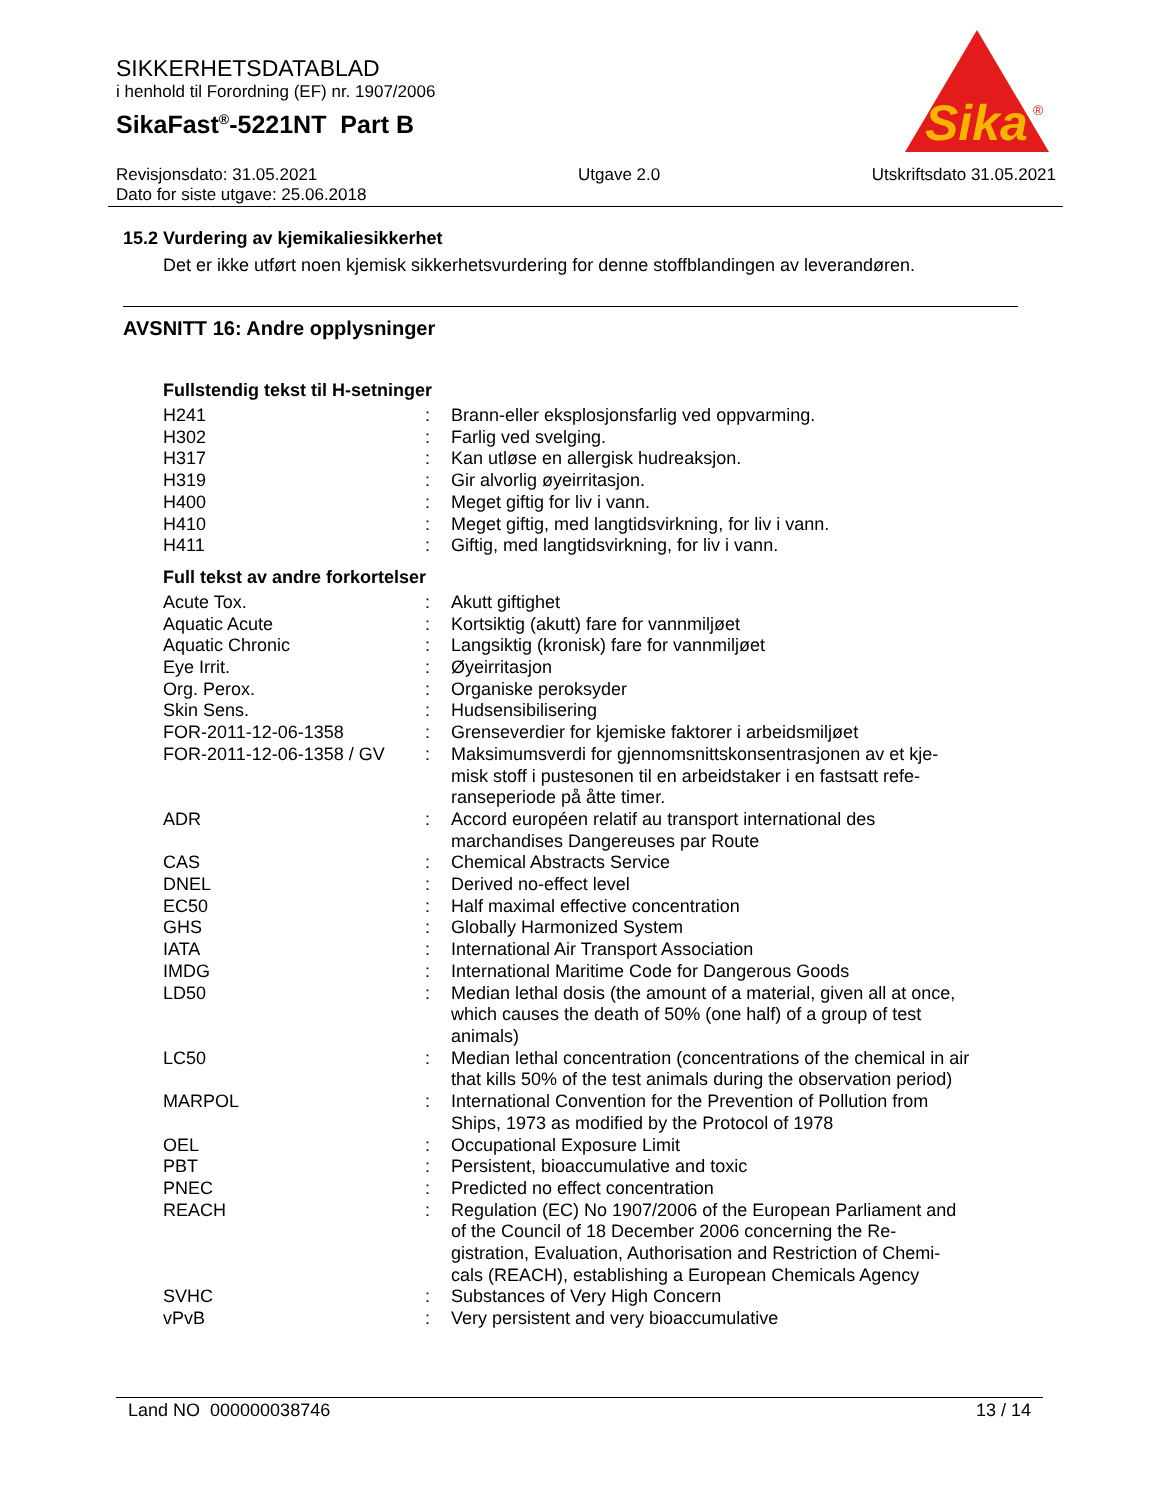SIKKERHETSDATABLAD
i henhold til Forordning (EF) nr. 1907/2006
SikaFast<sup>®</sup>-5221NT Part B
Sika
®
Revisjonsdato: 31.05.2021
Dato for siste utgave: 25.06.2018
Utgave 2.0 Utskriftsdato 31.05.2021
15.2 Vurdering av kjemikaliesikkerhet
Det er ikke utført noen kjemisk sikkerhetsvurdering for denne stoffblandingen av leverandøren.
AVSNITT 16: Andre opplysninger
Fullstendig tekst til H-setninger
| H241 | : | Brann-eller eksplosjonsfarlig ved oppvarming. |
| H302 | : | Farlig ved svelging. |
| H317 | : | Kan utløse en allergisk hudreaksjon. |
| H319 | : | Gir alvorlig øyeirritasjon. |
| H400 | : | Meget giftig for liv i vann. |
| H410 | : | Meget giftig, med langtidsvirkning, for liv i vann. |
| H411 | : | Giftig, med langtidsvirkning, for liv i vann. |
Full tekst av andre forkortelser
| Acute Tox. | : | Akutt giftighet |
| Aquatic Acute | : | Kortsiktig (akutt) fare for vannmiljøet |
| Aquatic Chronic | : | Langsiktig (kronisk) fare for vannmiljøet |
| Eye Irrit. | : | Øyeirritasjon |
| Org. Perox. | : | Organiske peroksyder |
| Skin Sens. | : | Hudsensibilisering |
| FOR-2011-12-06-1358 | : | Grenseverdier for kjemiske faktorer i arbeidsmiljøet |
| FOR-2011-12-06-1358 / GV | : | Maksimumsverdi for gjennomsnittskonsentrasjonen av et kje-misk stoff i pustesonen til en arbeidstaker i en fastsatt refe-ranseperiode på åtte timer. |
| ADR | : | Accord européen relatif au transport international des marchandises Dangereuses par Route |
| CAS | : | Chemical Abstracts Service |
| DNEL | : | Derived no-effect level |
| EC50 | : | Half maximal effective concentration |
| GHS | : | Globally Harmonized System |
| IATA | : | International Air Transport Association |
| IMDG | : | International Maritime Code for Dangerous Goods |
| LD50 | : | Median lethal dosis (the amount of a material, given all at once, which causes the death of 50% (one half) of a group of test animals) |
| LC50 | : | Median lethal concentration (concentrations of the chemical in air that kills 50% of the test animals during the observation period) |
| MARPOL | : | International Convention for the Prevention of Pollution from Ships, 1973 as modified by the Protocol of 1978 |
| OEL | : | Occupational Exposure Limit |
| PBT | : | Persistent, bioaccumulative and toxic |
| PNEC | : | Predicted no effect concentration |
| REACH | : | Regulation (EC) No 1907/2006 of the European Parliament and of the Council of 18 December 2006 concerning the Re-gistration, Evaluation, Authorisation and Restriction of Chemi-cals (REACH), establishing a European Chemicals Agency |
| SVHC | : | Substances of Very High Concern |
| vPvB | : | Very persistent and very bioaccumulative |
Land NO 000000038746 13 / 14